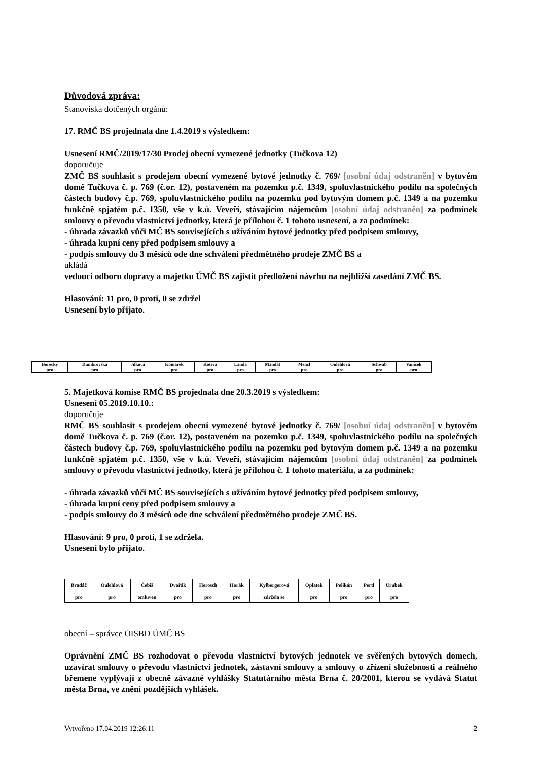Důvodová zpráva:
Stanoviska dotčených orgánů:
17. RMČ BS projednala dne 1.4.2019 s výsledkem:
Usnesení RMČ/2019/17/30 Prodej obecní vymezené jednotky (Tučkova 12)
doporučuje
ZMČ BS souhlasit s prodejem obecní vymezené bytové jednotky č. 769/ [osobní údaj odstraněn] v bytovém domě Tučkova č. p. 769 (č.or. 12), postaveném na pozemku p.č. 1349, spoluvlastnického podílu na společných částech budovy č.p. 769, spoluvlastnického podílu na pozemku pod bytovým domem p.č. 1349 a na pozemku funkčně spjatém p.č. 1350, vše v k.ú. Veveří, stávajícím nájemcům [osobní údaj odstraněn] za podmínek smlouvy o převodu vlastnictví jednotky, která je přílohou č. 1 tohoto usnesení, a za podmínek:
- úhrada závazků vůči MČ BS souvisejících s užíváním bytové jednotky před podpisem smlouvy,
- úhrada kupní ceny před podpisem smlouvy a
- podpis smlouvy do 3 měsíců ode dne schválení předmětného prodeje ZMČ BS a
ukládá
vedoucí odboru dopravy a majetku ÚMČ BS zajistit předložení návrhu na nejbližší zasedání ZMČ BS.
Hlasování: 11 pro, 0 proti, 0 se zdržel
Usnesení bylo přijato.
| Bořecký | Dumbrovská | Jílková | Komárek | Kotěra | Landa | Mandát | Mencl | Oulehlová | Schwab | Vaníček |
| pro | pro | pro | pro | pro | pro | pro | pro | pro | pro | pro |
5. Majetková komise RMČ BS projednala dne 20.3.2019 s výsledkem:
Usnesení 05.2019.10.10.:
doporučuje
RMČ BS souhlasit s prodejem obecní vymezené bytové jednotky č. 769/ [osobní údaj odstraněn] v bytovém domě Tučkova č. p. 769 (č.or. 12), postaveném na pozemku p.č. 1349, spoluvlastnického podílu na společných částech budovy č.p. 769, spoluvlastnického podílu na pozemku pod bytovým domem p.č. 1349 a na pozemku funkčně spjatém p.č. 1350, vše v k.ú. Veveří, stávajícím nájemcům [osobní údaj odstraněn] za podmínek smlouvy o převodu vlastnictví jednotky, která je přílohou č. 1 tohoto materiálu, a za podmínek:
- úhrada závazků vůči MČ BS souvisejících s užíváním bytové jednotky před podpisem smlouvy,
- úhrada kupní ceny před podpisem smlouvy a
- podpis smlouvy do 3 měsíců ode dne schválení předmětného prodeje ZMČ BS.
Hlasování: 9 pro, 0 proti, 1 se zdržela.
Usnesení bylo přijato.
| Bradáč | Oulehlová | Čebiš | Dvořák | Herosch | Horák | Kylbergerová | Oplatek | Pelikán | Pertl | Urubek |
| pro | pro | omluven | pro | pro | pro | zdržela se | pro | pro | pro | pro |
obecní – správce OISBD ÚMČ BS
Oprávnění ZMČ BS rozhodovat o převodu vlastnictví bytových jednotek ve svěřených bytových domech, uzavírat smlouvy o převodu vlastnictví jednotek, zástavní smlouvy a smlouvy o zřízení služebnosti a reálného břemene vyplývají z obecně závazné vyhlášky Statutárního města Brna č. 20/2001, kterou se vydává Statut města Brna, ve znění pozdějších vyhlášek.
Vytvořeno 17.04.2019 12:26:11 2